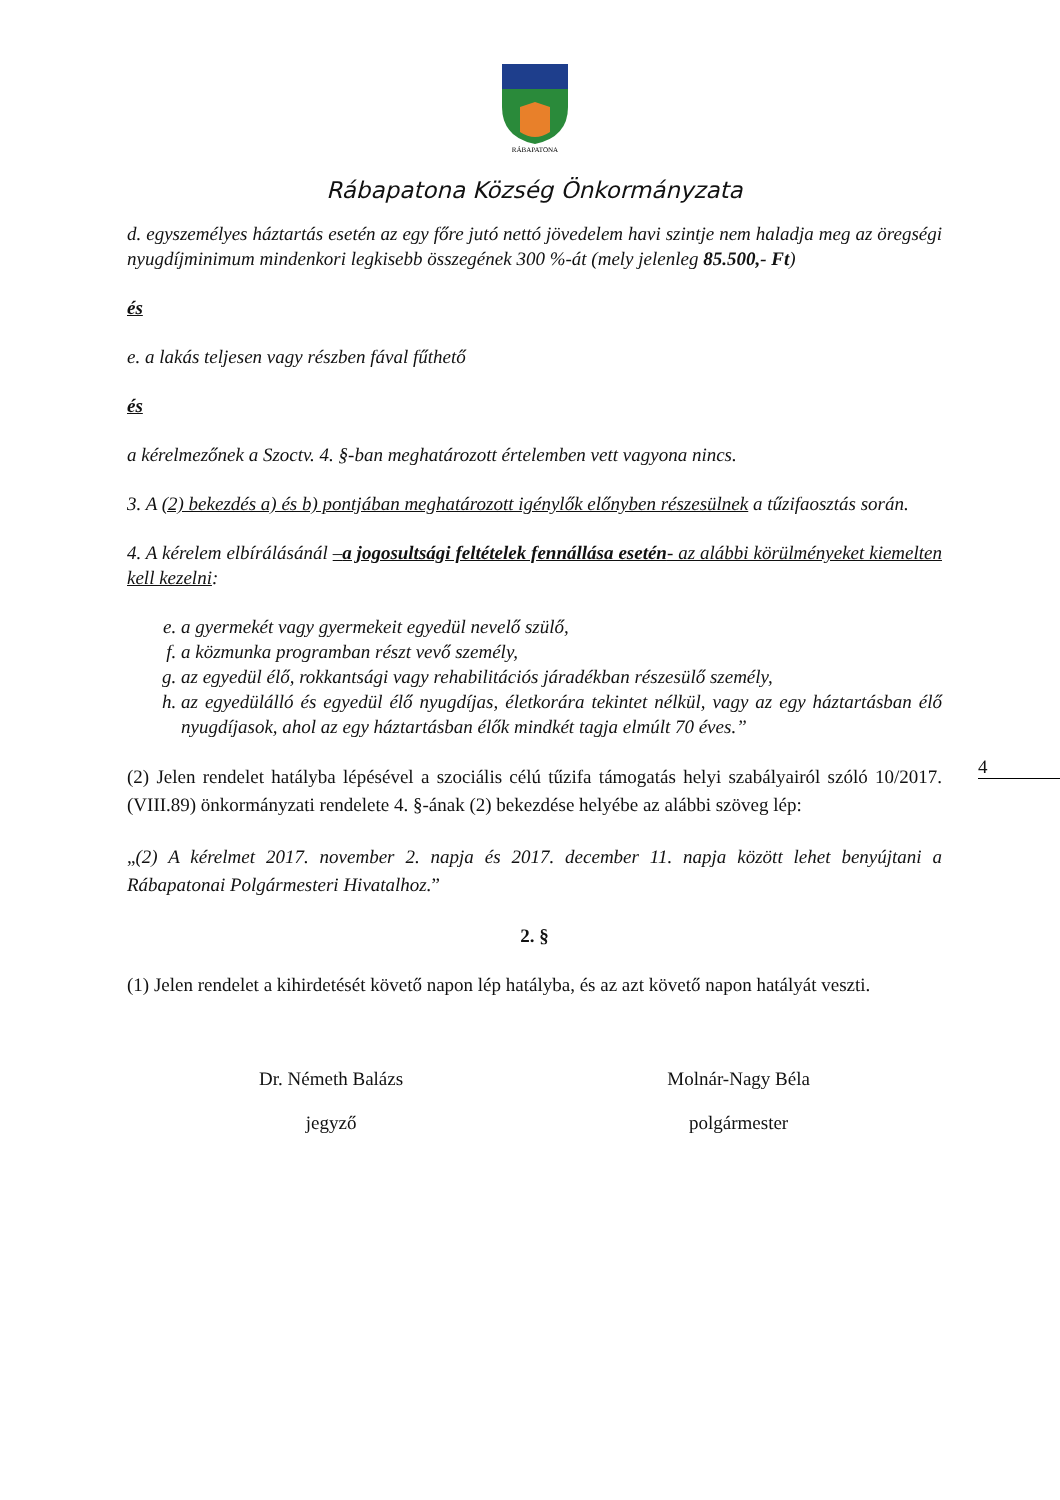4
RÁBAPATONA
Rábapatona Község Önkormányzata
d. egyszemélyes háztartás esetén az egy főre jutó nettó jövedelem havi szintje nem haladja meg az öregségi nyugdíjminimum mindenkori legkisebb összegének 300 %-át (mely jelenleg 85.500,- Ft)
és
e. a lakás teljesen vagy részben fával fűthető
és
a kérelmezőnek a Szoctv. 4. §-ban meghatározott értelemben vett vagyona nincs.
3. A (2) bekezdés a) és b) pontjában meghatározott igénylők előnyben részesülnek a tűzifaosztás során.
4. A kérelem elbírálásánál –a jogosultsági feltételek fennállása esetén- az alábbi körülményeket kiemelten kell kezelni:
e. a gyermekét vagy gyermekeit egyedül nevelő szülő,
f. a közmunka programban részt vevő személy,
g. az egyedül élő, rokkantsági vagy rehabilitációs járadékban részesülő személy,
h. az egyedülálló és egyedül élő nyugdíjas, életkorára tekintet nélkül, vagy az egy háztartásban élő nyugdíjasok, ahol az egy háztartásban élők mindkét tagja elmúlt 70 éves.”
(2) Jelen rendelet hatályba lépésével a szociális célú tűzifa támogatás helyi szabályairól szóló 10/2017.(VIII.89) önkormányzati rendelete 4. §-ának (2) bekezdése helyébe az alábbi szöveg lép:
„(2) A kérelmet 2017. november 2. napja és 2017. december 11. napja között lehet benyújtani a Rábapatonai Polgármesteri Hivatalhoz.”
2. §
(1) Jelen rendelet a kihirdetését követő napon lép hatályba, és az azt követő napon hatályát veszti.
Dr. Németh Balázs
jegyző
Molnár-Nagy Béla
polgármester